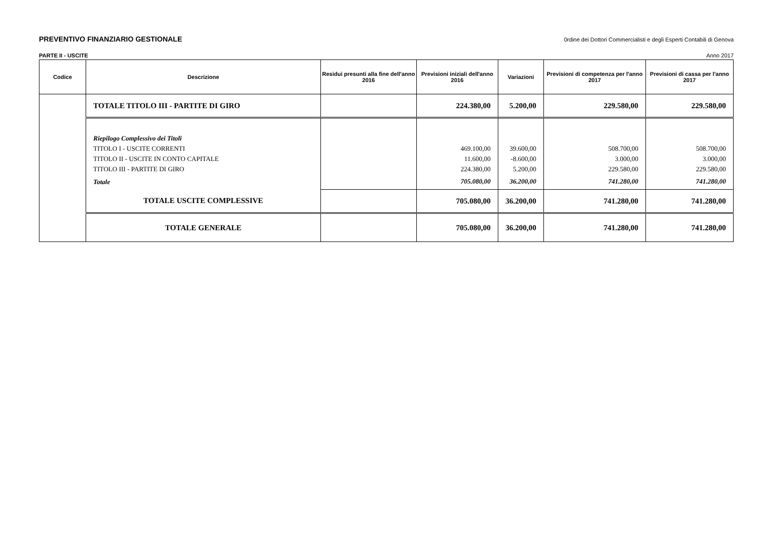PREVENTIVO FINANZIARIO GESTIONALE 0rdine dei Dottori Commercialisti e degli Esperti Contabili di Genova
PARTE II - USCITE Anno 2017
| Codice | Descrizione | Residui presunti alla fine dell'anno 2016 | Previsioni iniziali dell'anno 2016 | Variazioni | Previsioni di competenza per l'anno 2017 | Previsioni di cassa per l'anno 2017 |
| --- | --- | --- | --- | --- | --- | --- |
| | TOTALE TITOLO III - PARTITE DI GIRO | | 224.380,00 | 5.200,00 | 229.580,00 | 229.580,00 |
| | Riepilogo Complessivo dei Titoli | | | | | |
| | TITOLO I - USCITE CORRENTI | | 469.100,00 | 39.600,00 | 508.700,00 | 508.700,00 |
| | TITOLO II - USCITE IN CONTO CAPITALE | | 11.600,00 | -8.600,00 | 3.000,00 | 3.000,00 |
| | TITOLO III - PARTITE DI GIRO | | 224.380,00 | 5.200,00 | 229.580,00 | 229.580,00 |
| | Totale | | 705.080,00 | 36.200,00 | 741.280,00 | 741.280,00 |
| | TOTALE USCITE COMPLESSIVE | | 705.080,00 | 36.200,00 | 741.280,00 | 741.280,00 |
| | TOTALE GENERALE | | 705.080,00 | 36.200,00 | 741.280,00 | 741.280,00 |